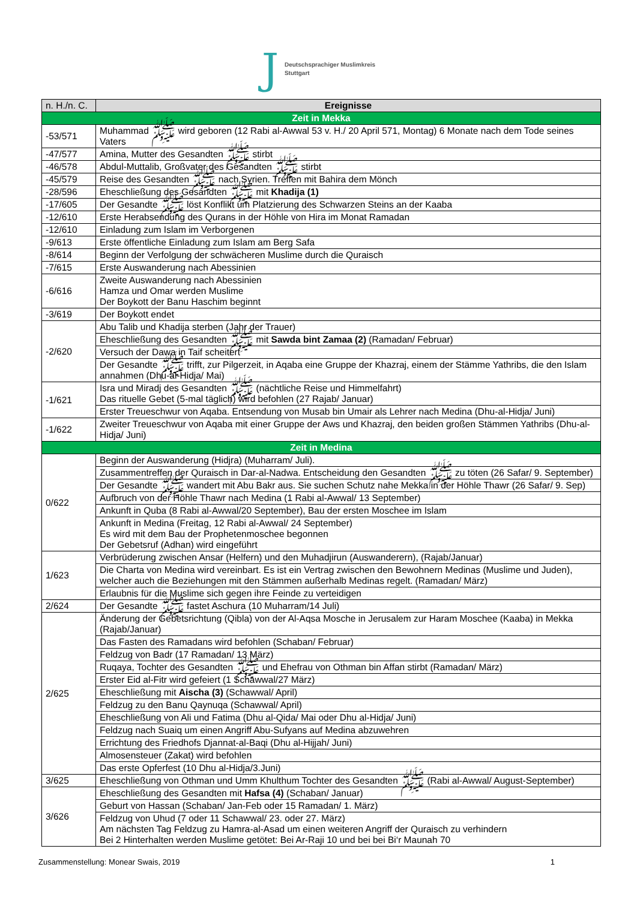J
Deutschsprachiger Muslimkreis
Stuttgart
| n. H./n. C. | Ereignisse |
| --- | --- |
| Zeit in Mekka | |
| -53/571 | Muhammad ﷺ wird geboren (12 Rabi al-Awwal 53 v. H./ 20 April 571, Montag) 6 Monate nach dem Tode seines Vaters |
| -47/577 | Amina, Mutter des Gesandten ﷺ stirbt |
| -46/578 | Abdul-Muttalib, Großvater des Gesandten ﷺ stirbt |
| -45/579 | Reise des Gesandten ﷺ nach Syrien. Treffen mit Bahira dem Mönch |
| -28/596 | Eheschließung des Gesandten ﷺ mit Khadija (1) |
| -17/605 | Der Gesandte ﷺ löst Konflikt um Platzierung des Schwarzen Steins an der Kaaba |
| -12/610 | Erste Herabsendung des Qurans in der Höhle von Hira im Monat Ramadan |
| -12/610 | Einladung zum Islam im Verborgenen |
| -9/613 | Erste öffentliche Einladung zum Islam am Berg Safa |
| -8/614 | Beginn der Verfolgung der schwächeren Muslime durch die Quraisch |
| -7/615 | Erste Auswanderung nach Abessinien |
| -6/616 | Zweite Auswanderung nach Abessinien Hamza und Omar werden Muslime Der Boykott der Banu Haschim beginnt |
| -3/619 | Der Boykott endet |
| -2/620 | Abu Talib und Khadija sterben (Jahr der Trauer) |
| | Eheschließung des Gesandten ﷺ mit Sawda bint Zamaa (2) (Ramadan/ Februar) |
| | Versuch der Dawa in Taif scheitert |
| | Der Gesandte ﷺ trifft, zur Pilgerzeit, in Aqaba eine Gruppe der Khazraj, einem der Stämme Yathribs, die den Islam annahmen (Dhu-al-Hidja/ Mai) |
| -1/621 | Isra und Miradj des Gesandten ﷺ (nächtliche Reise und Himmelfahrt) Das rituelle Gebet (5-mal täglich) wird befohlen (27 Rajab/ Januar) |
| | Erster Treueschwur von Aqaba. Entsendung von Musab bin Umair als Lehrer nach Medina (Dhu-al-Hidja/ Juni) |
| -1/622 | Zweiter Treueschwur von Aqaba mit einer Gruppe der Aws und Khazraj, den beiden großen Stämmen Yathribs (Dhu-al-Hidja/ Juni) |
| Zeit in Medina | |
| 0/622 | Beginn der Auswanderung (Hidjra) (Muharram/ Juli). |
| | Zusammentreffen der Quraisch in Dar-al-Nadwa. Entscheidung den Gesandten ﷺ zu töten (26 Safar/ 9. September) |
| | Der Gesandte ﷺ wandert mit Abu Bakr aus. Sie suchen Schutz nahe Mekka in der Höhle Thawr (26 Safar/ 9. Sep) |
| | Aufbruch von der Höhle Thawr nach Medina (1 Rabi al-Awwal/ 13 September) |
| | Ankunft in Quba (8 Rabi al-Awwal/20 September), Bau der ersten Moschee im Islam |
| | Ankunft in Medina (Freitag, 12 Rabi al-Awwal/ 24 September) Es wird mit dem Bau der Prophetenmoschee begonnen Der Gebetsruf (Adhan) wird eingeführt |
| 1/623 | Verbrüderung zwischen Ansar (Helfern) und den Muhadjirun (Auswanderern), (Rajab/Januar) |
| | Die Charta von Medina wird vereinbart. Es ist ein Vertrag zwischen den Bewohnern Medinas (Muslime und Juden), welcher auch die Beziehungen mit den Stämmen außerhalb Medinas regelt. (Ramadan/ März) |
| | Erlaubnis für die Muslime sich gegen ihre Feinde zu verteidigen |
| 2/624 | Der Gesandte ﷺ fastet Aschura (10 Muharram/14 Juli) |
| 2/625 | Änderung der Gebetsrichtung (Qibla) von der Al-Aqsa Mosche in Jerusalem zur Haram Moschee (Kaaba) in Mekka (Rajab/Januar) |
| | Das Fasten des Ramadans wird befohlen (Schaban/ Februar) |
| | Feldzug von Badr (17 Ramadan/ 13 März) |
| | Ruqaya, Tochter des Gesandten ﷺ und Ehefrau von Othman bin Affan stirbt (Ramadan/ März) |
| | Erster Eid al-Fitr wird gefeiert (1 Schawwal/27 März) |
| | Eheschließung mit Aischa (3) (Schawwal/ April) |
| | Feldzug zu den Banu Qaynuqa (Schawwal/ April) |
| | Eheschließung von Ali und Fatima (Dhu al-Qida/ Mai oder Dhu al-Hidja/ Juni) |
| | Feldzug nach Suaiq um einen Angriff Abu-Sufyans auf Medina abzuwehren |
| | Errichtung des Friedhofs Djannat-al-Baqi (Dhu al-Hijjah/ Juni) |
| | Almosensteuer (Zakat) wird befohlen |
| | Das erste Opferfest (10 Dhu al-Hidja/3.Juni) |
| 3/625 | Eheschließung von Othman und Umm Khulthum Tochter des Gesandten ﷺ (Rabi al-Awwal/ August-September) |
| 3/626 | Eheschließung des Gesandten mit Hafsa (4) (Schaban/ Januar) |
| | Geburt von Hassan (Schaban/ Jan-Feb oder 15 Ramadan/ 1. März) |
| | Feldzug von Uhud (7 oder 11 Schawwal/ 23. oder 27. März) Am nächsten Tag Feldzug zu Hamra-al-Asad um einen weiteren Angriff der Quraisch zu verhindern Bei 2 Hinterhalten werden Muslime getötet: Bei Ar-Raji 10 und bei bei Bi‘r Maunah 70 |
Zusammenstellung: Monear Swais, 2019 1